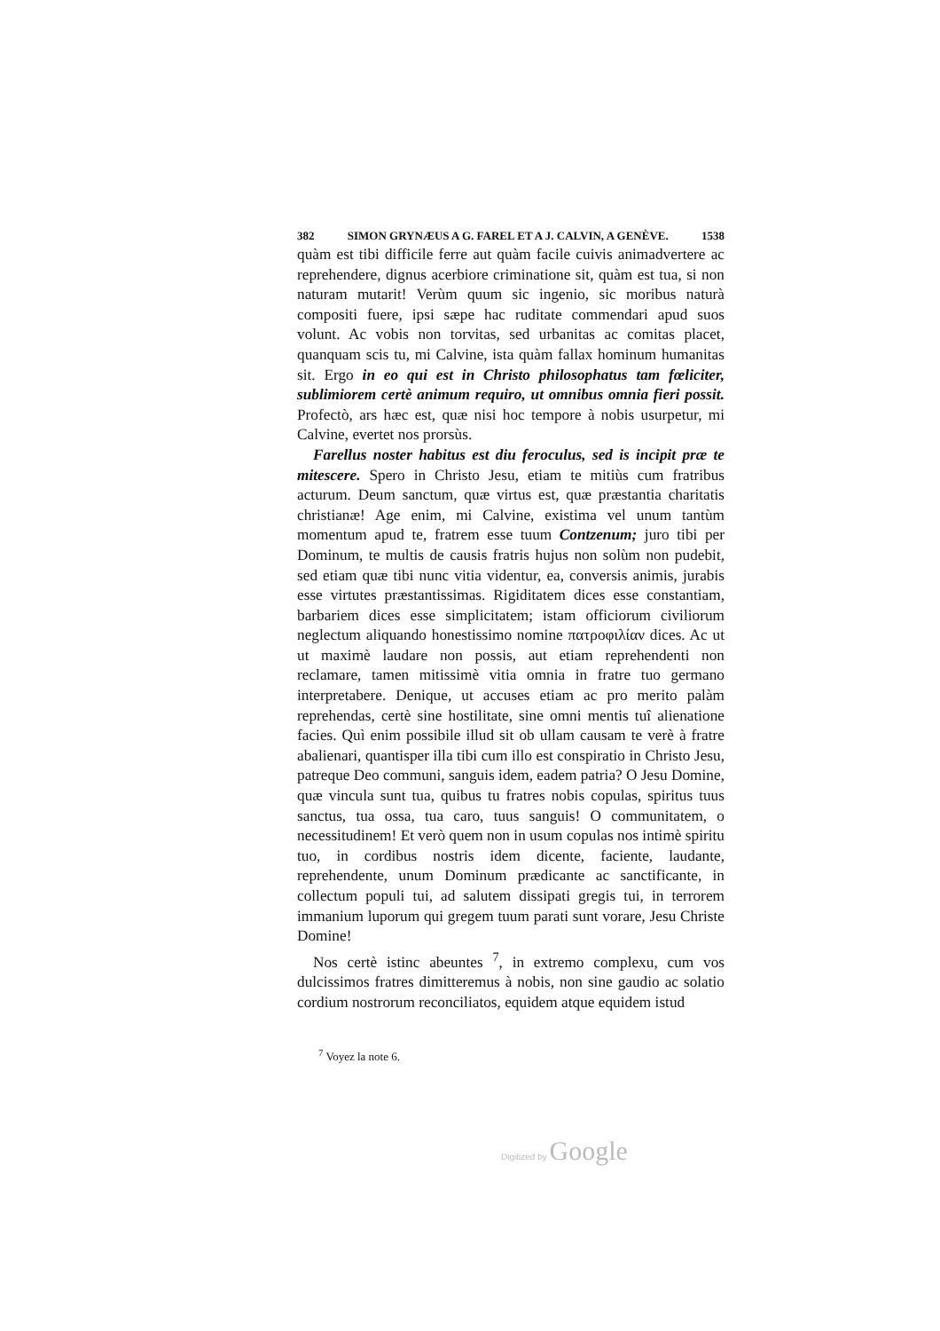382 SIMON GRYNÆUS A G. FAREL ET A J. CALVIN, A GENÈVE. 1538
quàm est tibi difficile ferre aut quàm facile cuivis animadvertere ac reprehendere, dignus acerbiore criminatione sit, quàm est tua, si non naturam mutarit! Verùm quum sic ingenio, sic moribus naturà compositi fuere, ipsi sæpe hac ruditate commendari apud suos volunt. Ac vobis non torvitas, sed urbanitas ac comitas placet, quanquam scis tu, mi Calvine, ista quàm fallax hominum humanitas sit. Ergo in eo qui est in Christo philosophatus tam fœliciter, sublimiorem certè animum requiro, ut omnibus omnia fieri possit. Profectò, ars hæc est, quæ nisi hoc tempore à nobis usurpetur, mi Calvine, evertet nos prorsùs.
Farellus noster habitus est diu feroculus, sed is incipit præ te mitescere. Spero in Christo Jesu, etiam te mitiùs cum fratribus acturum. Deum sanctum, quæ virtus est, quæ præstantia charitatis christianæ! Age enim, mi Calvine, existima vel unum tantùm momentum apud te, fratrem esse tuum Contzenum; juro tibi per Dominum, te multis de causis fratris hujus non solùm non pudebit, sed etiam quæ tibi nunc vitia videntur, ea, conversis animis, jurabis esse virtutes præstantissimas. Rigiditatem dices esse constantiam, barbariem dices esse simplicitatem; istam officiorum civiliorum neglectum aliquando honestissimo nomine πατροφιλίαν dices. Ac ut ut maximè laudare non possis, aut etiam reprehendenti non reclamare, tamen mitissimè vitia omnia in fratre tuo germano interpretabere. Denique, ut accuses etiam ac pro merito palàm reprehendas, certè sine hostilitate, sine omni mentis tuî alienatione facies. Quì enim possibile illud sit ob ullam causam te verè à fratre abalienari, quantisper illa tibi cum illo est conspiratio in Christo Jesu, patreque Deo communi, sanguis idem, eadem patria? O Jesu Domine, quæ vincula sunt tua, quibus tu fratres nobis copulas, spiritus tuus sanctus, tua ossa, tua caro, tuus sanguis! O communitatem, o necessitudinem! Et verò quem non in usum copulas nos intimè spiritu tuo, in cordibus nostris idem dicente, faciente, laudante, reprehendente, unum Dominum prædicante ac sanctificante, in collectum populi tui, ad salutem dissipati gregis tui, in terrorem immanium luporum qui gregem tuum parati sunt vorare, Jesu Christe Domine!
Nos certè istinc abeuntes <sup>7</sup>, in extremo complexu, cum vos dulcissimos fratres dimitteremus à nobis, non sine gaudio ac solatio cordium nostrorum reconciliatos, equidem atque equidem istud
<sup>7</sup> Voyez la note 6.
Digitized by Google